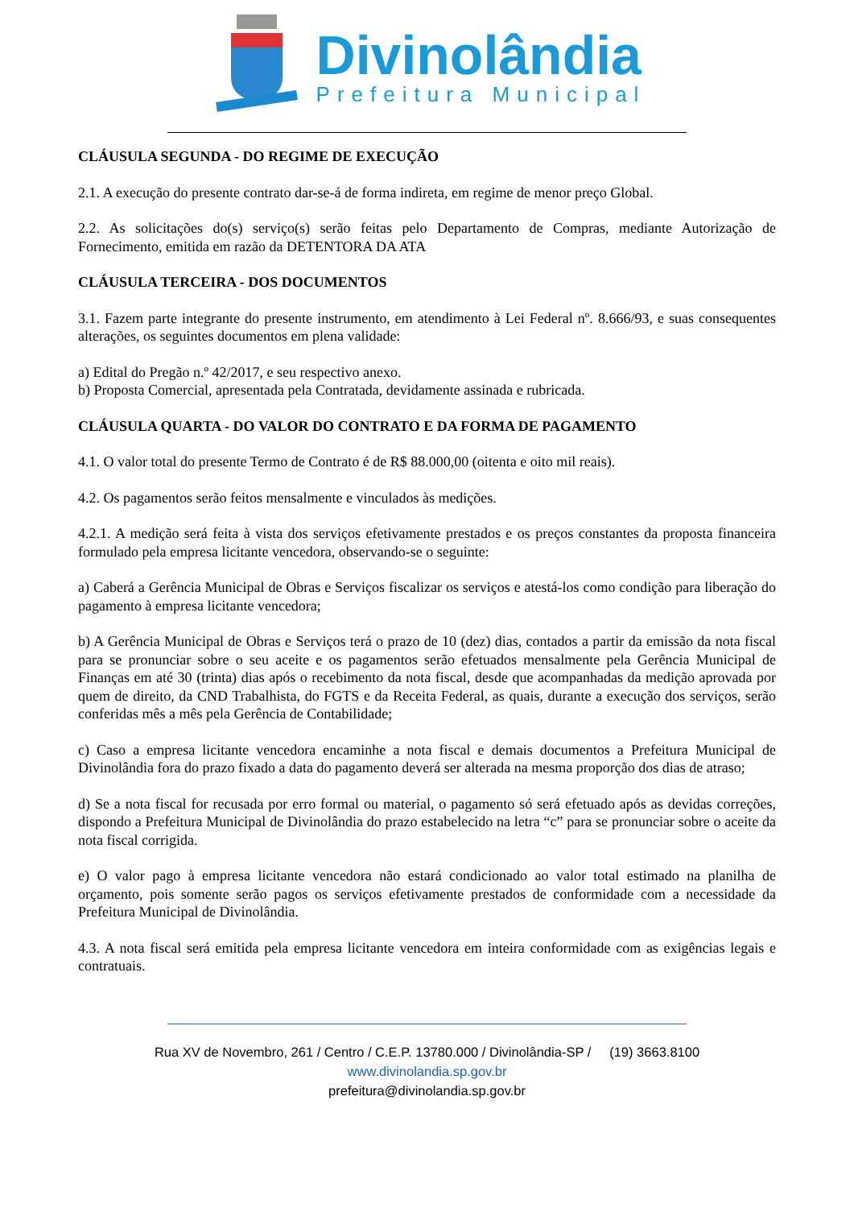Divinolândia
Prefeitura Municipal
CLÁUSULA SEGUNDA - DO REGIME DE EXECUÇÃO
2.1. A execução do presente contrato dar-se-á de forma indireta, em regime de menor preço Global.
2.2. As solicitações do(s) serviço(s) serão feitas pelo Departamento de Compras, mediante Autorização de Fornecimento, emitida em razão da DETENTORA DA ATA
CLÁUSULA TERCEIRA - DOS DOCUMENTOS
3.1. Fazem parte integrante do presente instrumento, em atendimento à Lei Federal nº. 8.666/93, e suas consequentes alterações, os seguintes documentos em plena validade:
a) Edital do Pregão n.º 42/2017, e seu respectivo anexo.
b) Proposta Comercial, apresentada pela Contratada, devidamente assinada e rubricada.
CLÁUSULA QUARTA - DO VALOR DO CONTRATO E DA FORMA DE PAGAMENTO
4.1. O valor total do presente Termo de Contrato é de R$ 88.000,00 (oitenta e oito mil reais).
4.2. Os pagamentos serão feitos mensalmente e vinculados às medições.
4.2.1. A medição será feita à vista dos serviços efetivamente prestados e os preços constantes da proposta financeira formulado pela empresa licitante vencedora, observando-se o seguinte:
a) Caberá a Gerência Municipal de Obras e Serviços fiscalizar os serviços e atestá-los como condição para liberação do pagamento à empresa licitante vencedora;
b) A Gerência Municipal de Obras e Serviços terá o prazo de 10 (dez) dias, contados a partir da emissão da nota fiscal para se pronunciar sobre o seu aceite e os pagamentos serão efetuados mensalmente pela Gerência Municipal de Finanças em até 30 (trinta) dias após o recebimento da nota fiscal, desde que acompanhadas da medição aprovada por quem de direito, da CND Trabalhista, do FGTS e da Receita Federal, as quais, durante a execução dos serviços, serão conferidas mês a mês pela Gerência de Contabilidade;
c) Caso a empresa licitante vencedora encaminhe a nota fiscal e demais documentos a Prefeitura Municipal de Divinolândia fora do prazo fixado a data do pagamento deverá ser alterada na mesma proporção dos dias de atraso;
d) Se a nota fiscal for recusada por erro formal ou material, o pagamento só será efetuado após as devidas correções, dispondo a Prefeitura Municipal de Divinolândia do prazo estabelecido na letra “c” para se pronunciar sobre o aceite da nota fiscal corrigida.
e) O valor pago à empresa licitante vencedora não estará condicionado ao valor total estimado na planilha de orçamento, pois somente serão pagos os serviços efetivamente prestados de conformidade com a necessidade da Prefeitura Municipal de Divinolândia.
4.3. A nota fiscal será emitida pela empresa licitante vencedora em inteira conformidade com as exigências legais e contratuais.
Rua XV de Novembro, 261 / Centro / C.E.P. 13780.000 / Divinolândia-SP / (19) 3663.8100
www.divinolandia.sp.gov.br
prefeitura@divinolandia.sp.gov.br